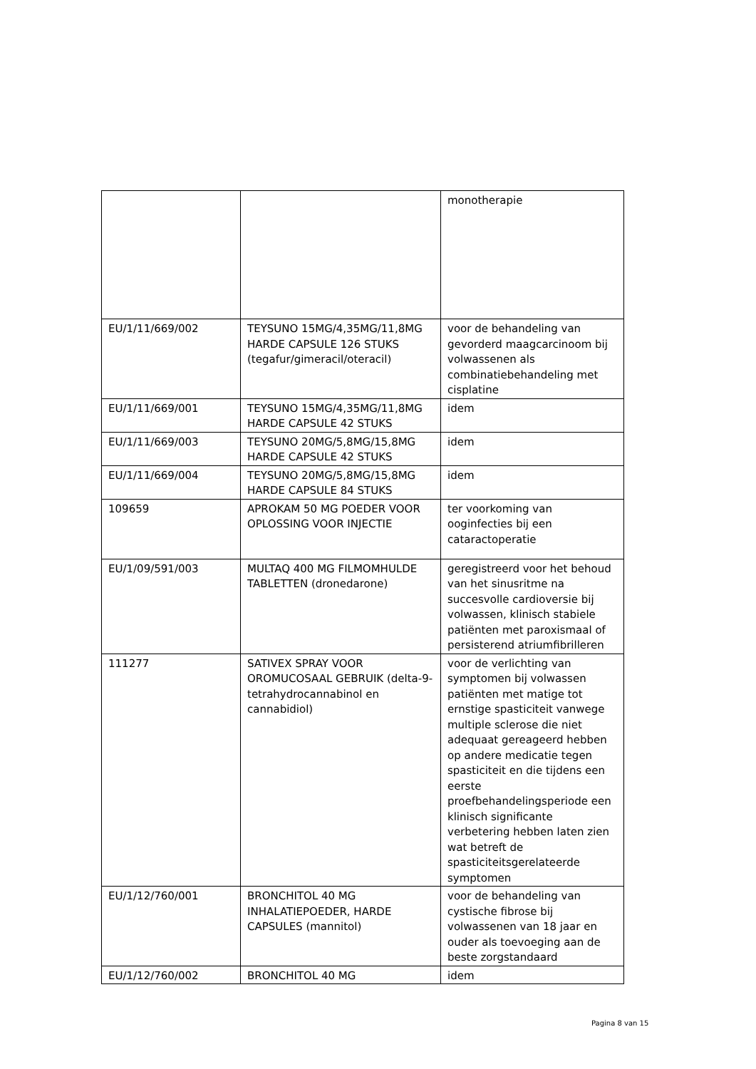| | | monotherapie |
| EU/1/11/669/002 | TEYSUNO 15MG/4,35MG/11,8MG HARDE CAPSULE 126 STUKS (tegafur/gimeracil/oteracil) | voor de behandeling van gevorderd maagcarcinoom bij volwassenen als combinatiebehandeling met cisplatine |
| EU/1/11/669/001 | TEYSUNO 15MG/4,35MG/11,8MG HARDE CAPSULE 42 STUKS | idem |
| EU/1/11/669/003 | TEYSUNO 20MG/5,8MG/15,8MG HARDE CAPSULE 42 STUKS | idem |
| EU/1/11/669/004 | TEYSUNO 20MG/5,8MG/15,8MG HARDE CAPSULE 84 STUKS | idem |
| 109659 | APROKAM 50 MG POEDER VOOR OPLOSSING VOOR INJECTIE | ter voorkoming van ooginfecties bij een cataractoperatie |
| EU/1/09/591/003 | MULTAQ 400 MG FILMOMHULDE TABLETTEN (dronedarone) | geregistreerd voor het behoud van het sinusritme na succesvolle cardioversie bij volwassen, klinisch stabiele patiënten met paroxismaal of persisterend atriumfibrilleren |
| 111277 | SATIVEX SPRAY VOOR OROMUCOSAAL GEBRUIK (delta-9-tetrahydrocannabinol en cannabidiol) | voor de verlichting van symptomen bij volwassen patiënten met matige tot ernstige spasticiteit vanwege multiple sclerose die niet adequaat gereageerd hebben op andere medicatie tegen spasticiteit en die tijdens een eerste proefbehandelingsperiode een klinisch significante verbetering hebben laten zien wat betreft de spasticiteitsgerelateerde symptomen |
| EU/1/12/760/001 | BRONCHITOL 40 MG INHALATIEPOEDER, HARDE CAPSULES (mannitol) | voor de behandeling van cystische fibrose bij volwassenen van 18 jaar en ouder als toevoeging aan de beste zorgstandaard |
| EU/1/12/760/002 | BRONCHITOL 40 MG | idem |
Pagina 8 van 15